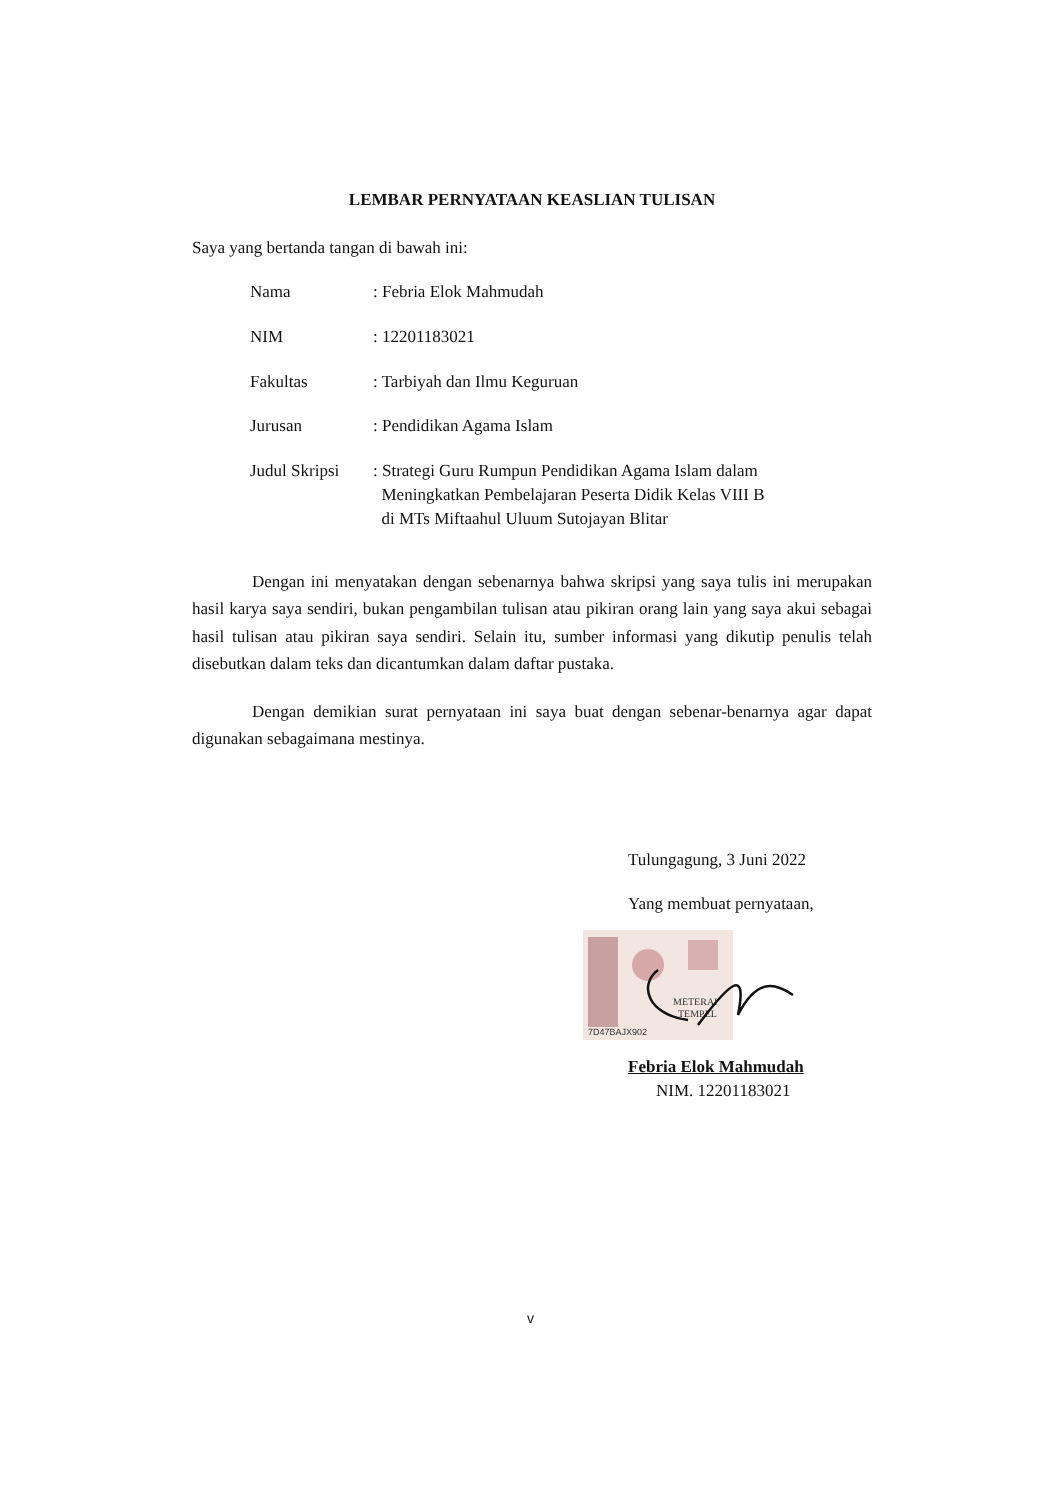LEMBAR PERNYATAAN KEASLIAN TULISAN
Saya yang bertanda tangan di bawah ini:
| Nama | : Febria Elok Mahmudah |
| NIM | : 12201183021 |
| Fakultas | : Tarbiyah dan Ilmu Keguruan |
| Jurusan | : Pendidikan Agama Islam |
| Judul Skripsi | : Strategi Guru Rumpun Pendidikan Agama Islam dalam Meningkatkan Pembelajaran Peserta Didik Kelas VIII B di MTs Miftaahul Uluum Sutojayan Blitar |
Dengan ini menyatakan dengan sebenarnya bahwa skripsi yang saya tulis ini merupakan hasil karya saya sendiri, bukan pengambilan tulisan atau pikiran orang lain yang saya akui sebagai hasil tulisan atau pikiran saya sendiri. Selain itu, sumber informasi yang dikutip penulis telah disebutkan dalam teks dan dicantumkan dalam daftar pustaka.
Dengan demikian surat pernyataan ini saya buat dengan sebenar-benarnya agar dapat digunakan sebagaimana mestinya.
Tulungagung, 3 Juni 2022
Yang membuat pernyataan,
7D47BAJX902
METERAI
TEMPEL
Febria Elok Mahmudah
NIM. 12201183021
v